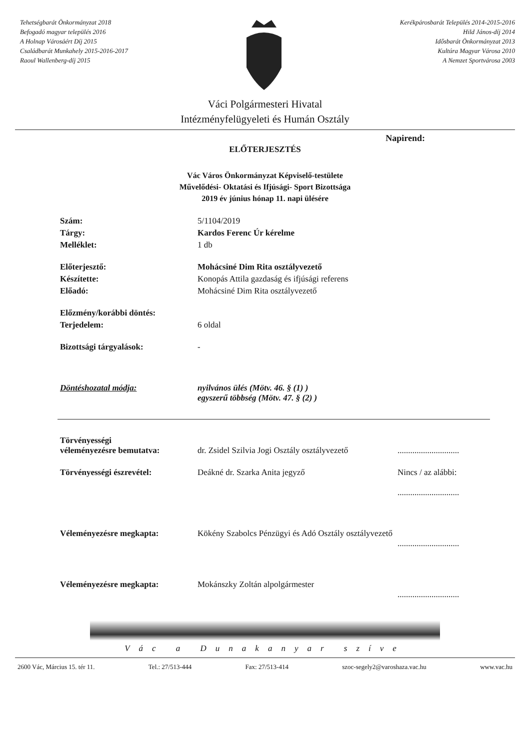Tehetségbarát Önkormányzat 2018
Befogadó magyar település 2016
A Holnap Városáért Díj 2015
Családbarát Munkahely 2015-2016-2017
Raoul Wallenberg-díj 2015
Kerékpárosbarát Település 2014-2015-2016
Hild János-díj 2014
Idősbarát Önkormányzat 2013
Kultúra Magyar Városa 2010
A Nemzet Sportvárosa 2003
Váci Polgármesteri Hivatal
Intézményfelügyeleti és Humán Osztály
Napirend:
ELŐTERJESZTÉS
Vác Város Önkormányzat Képviselő-testülete
Művelődési- Oktatási és Ifjúsági- Sport Bizottsága
2019 év június hónap 11. napi ülésére
| Szám: | 5/1104/2019 |
| Tárgy: | Kardos Ferenc Úr kérelme |
| Melléklet: | 1 db |
| Előterjesztő: | Mohácsiné Dim Rita osztályvezető |
| Készítette: | Konopás Attila gazdaság és ifjúsági referens |
| Előadó: | Mohácsiné Dim Rita osztályvezető |
| Előzmény/korábbi döntés: | |
| Terjedelem: | 6 oldal |
| Bizottsági tárgyalások: | - |
| Döntéshozatal módja: | nyilvános ülés (Mötv. 46. § (1) ) egyszerű többség (Mötv. 47. § (2) ) |
| Törvényességi véleményezésre bemutatva: | dr. Zsidel Szilvia Jogi Osztály osztályvezető | ............................. |
| Törvényességi észrevétel: | Deákné dr. Szarka Anita jegyző | Nincs / az alábbi: ............................. |
| Véleményezésre megkapta: | Kökény Szabolcs Pénzügyi és Adó Osztály osztályvezető | ............................. |
| Véleményezésre megkapta: | Mokánszky Zoltán alpolgármester | ............................. |
Vác a Dunakanyar szíve
2600 Vác, Március 15. tér 11. Tel.: 27/513-444 Fax: 27/513-414 szoc-segely2@varoshaza.vac.hu www.vac.hu